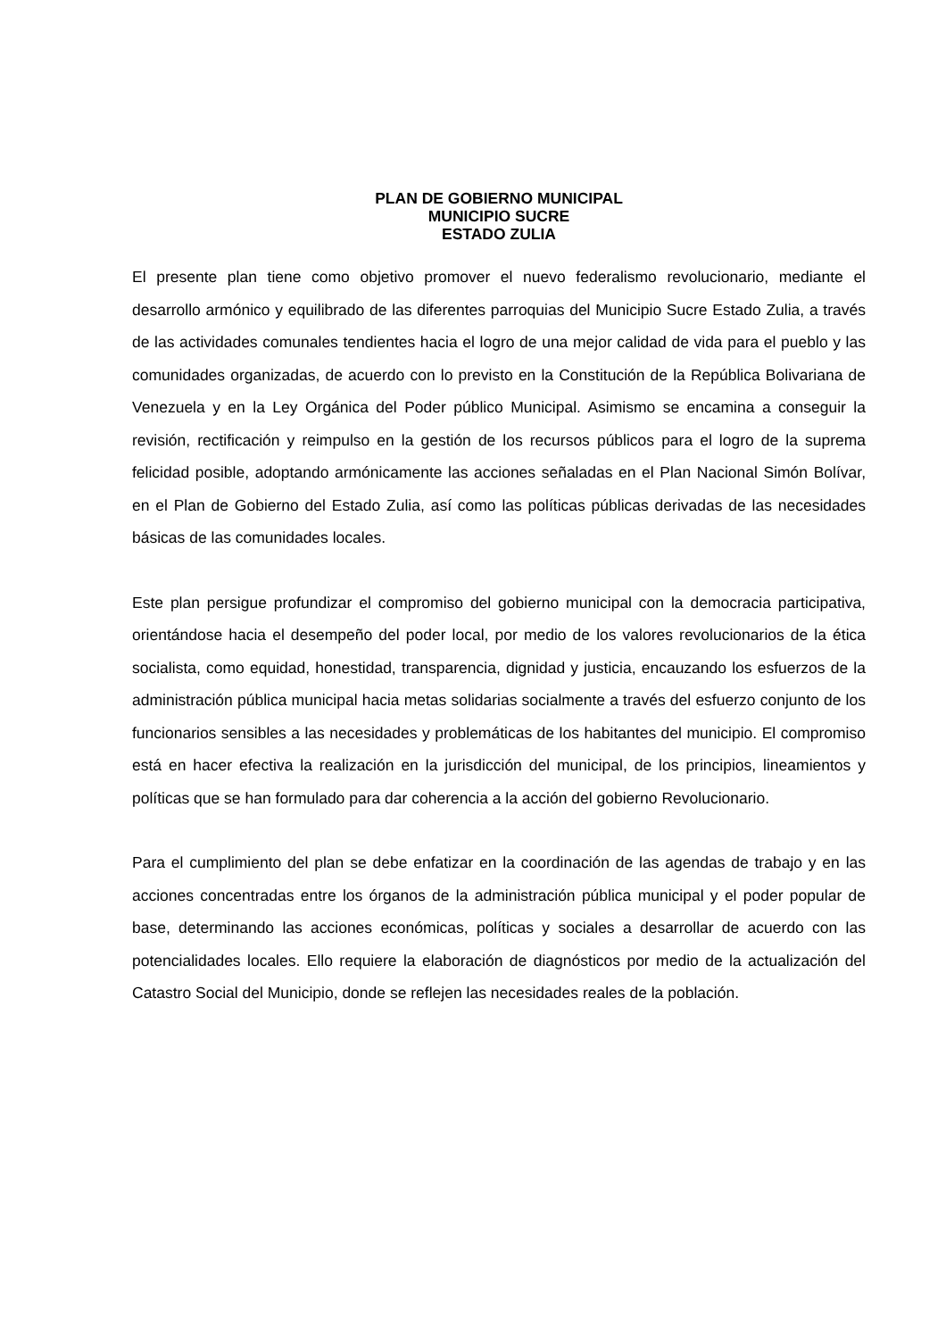PLAN DE GOBIERNO MUNICIPAL
MUNICIPIO SUCRE
ESTADO ZULIA
El presente plan tiene como objetivo promover el nuevo federalismo revolucionario, mediante el desarrollo armónico y equilibrado de las diferentes parroquias del Municipio Sucre Estado Zulia, a través de las actividades comunales tendientes hacia el logro de una mejor calidad de vida para el pueblo y las comunidades organizadas, de acuerdo con lo previsto en la Constitución de la República Bolivariana de Venezuela y en la Ley Orgánica del Poder público Municipal. Asimismo se encamina a conseguir la revisión, rectificación y reimpulso en la gestión de los recursos públicos para el logro de la suprema felicidad posible, adoptando armónicamente las acciones señaladas en el Plan Nacional Simón Bolívar, en el Plan de Gobierno del Estado Zulia, así como las políticas públicas derivadas de las necesidades básicas de las comunidades locales.
Este plan persigue profundizar el compromiso del gobierno municipal con la democracia participativa, orientándose hacia el desempeño del poder local, por medio de los valores revolucionarios de la ética socialista, como equidad, honestidad, transparencia, dignidad y justicia, encauzando los esfuerzos de la administración pública municipal hacia metas solidarias socialmente a través del esfuerzo conjunto de los funcionarios sensibles a las necesidades y problemáticas de los habitantes del municipio. El compromiso está en hacer efectiva la realización en la jurisdicción del municipal, de los principios, lineamientos y políticas que se han formulado para dar coherencia a la acción del gobierno Revolucionario.
Para el cumplimiento del plan se debe enfatizar en la coordinación de las agendas de trabajo y en las acciones concentradas entre los órganos de la administración pública municipal y el poder popular de base, determinando las acciones económicas, políticas y sociales a desarrollar de acuerdo con las potencialidades locales. Ello requiere la elaboración de diagnósticos por medio de la actualización del Catastro Social del Municipio, donde se reflejen las necesidades reales de la población.